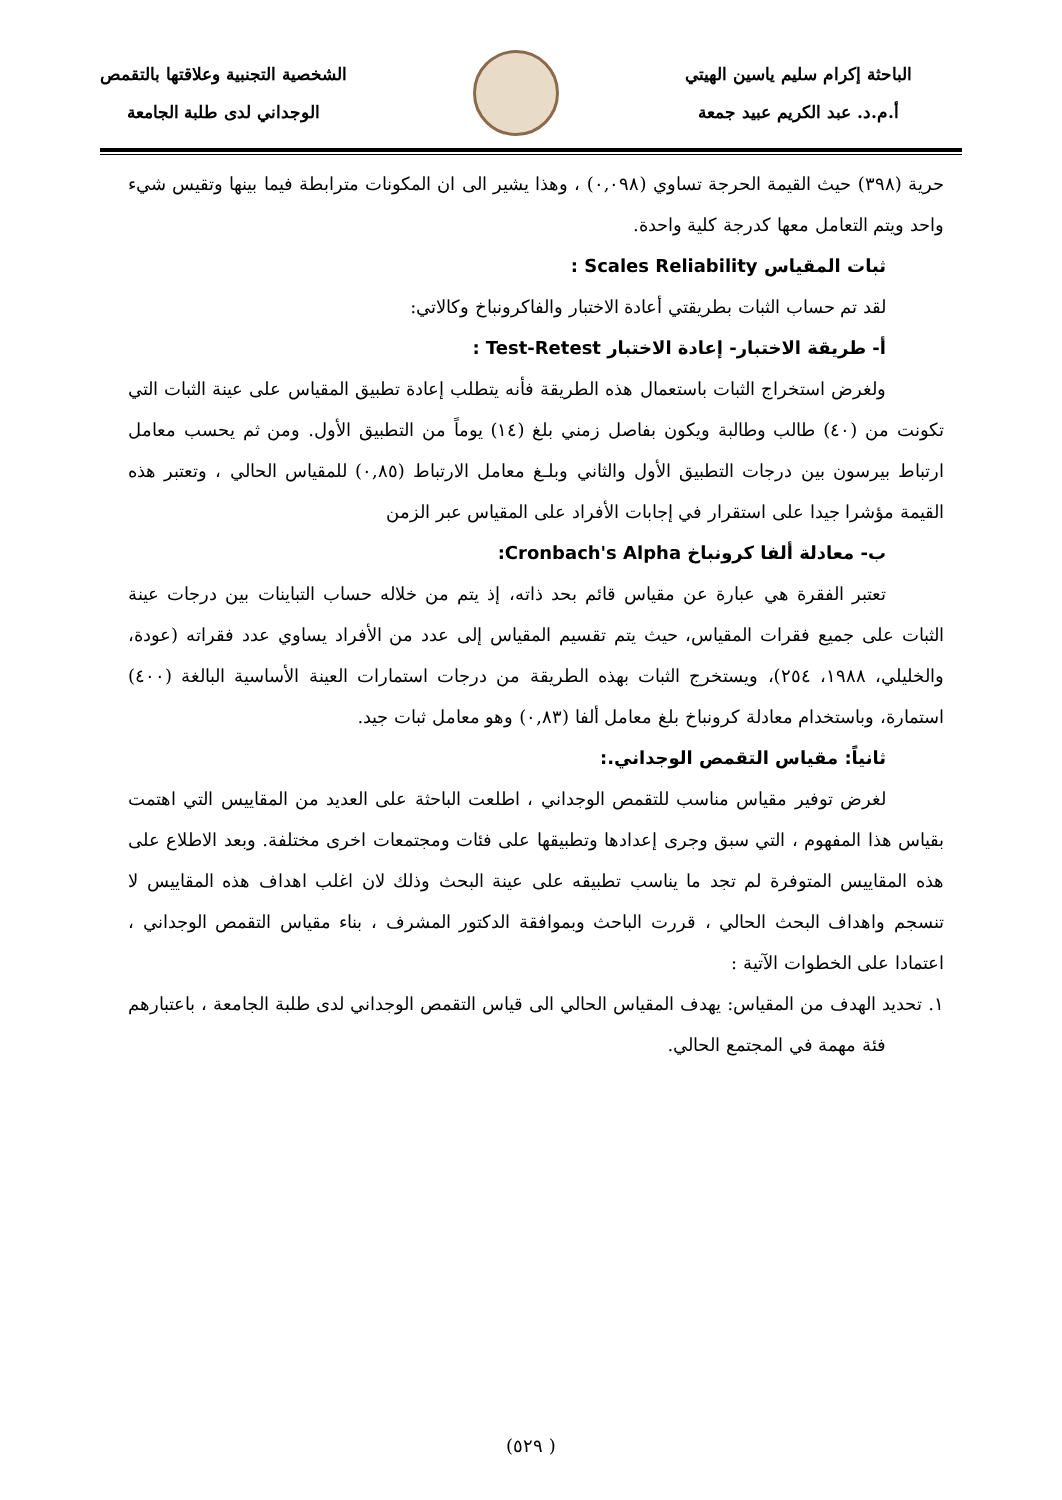الباحثة إكرام سليم ياسين الهيتي
أ.م.د. عبد الكريم عبيد جمعة
الشخصية التجنبية وعلاقتها بالتقمص
الوجداني لدى طلبة الجامعة
حرية (٣٩٨) حيث القيمة الحرجة تساوي (٠,٠٩٨) ، وهذا يشير الى ان المكونات مترابطة فيما بينها وتقيس شيء واحد ويتم التعامل معها كدرجة كلية واحدة.
ثبات المقياس Scales Reliability :
لقد تم حساب الثبات بطريقتي أعادة الاختبار والفاكرونباخ وكالاتي:
أ- طريقة الاختبار- إعادة الاختبار Test-Retest :
ولغرض استخراج الثبات باستعمال هذه الطريقة فأنه يتطلب إعادة تطبيق المقياس على عينة الثبات التي تكونت من (٤٠) طالب وطالبة ويكون بفاصل زمني بلغ (١٤) يوماً من التطبيق الأول. ومن ثم يحسب معامل ارتباط بيرسون بين درجات التطبيق الأول والثاني وبلـغ معامل الارتباط (٠,٨٥) للمقياس الحالي ، وتعتبر هذه القيمة مؤشرا جيدا على استقرار في إجابات الأفراد على المقياس عبر الزمن
ب- معادلة ألفا كرونباخ Cronbach's Alpha:
تعتبر الفقرة هي عبارة عن مقياس قائم بحد ذاته، إذ يتم من خلاله حساب التباينات بين درجات عينة الثبات على جميع فقرات المقياس، حيث يتم تقسيم المقياس إلى عدد من الأفراد يساوي عدد فقراته (عودة، والخليلي، ١٩٨٨، ٢٥٤)، ويستخرج الثبات بهذه الطريقة من درجات استمارات العينة الأساسية البالغة (٤٠٠) استمارة، وباستخدام معادلة كرونباخ بلغ معامل ألفا (٠,٨٣) وهو معامل ثبات جيد.
ثانياً: مقياس التقمص الوجداني.:
لغرض توفير مقياس مناسب للتقمص الوجداني ، اطلعت الباحثة على العديد من المقاييس التي اهتمت بقياس هذا المفهوم ، التي سبق وجرى إعدادها وتطبيقها على فئات ومجتمعات اخرى مختلفة. وبعد الاطلاع على هذه المقاييس المتوفرة لم تجد ما يناسب تطبيقه على عينة البحث وذلك لان اغلب اهداف هذه المقاييس لا تنسجم واهداف البحث الحالي ، قررت الباحث وبموافقة الدكتور المشرف ، بناء مقياس التقمص الوجداني ، اعتمادا على الخطوات الآتية :
١. تحديد الهدف من المقياس: يهدف المقياس الحالي الى قياس التقمص الوجداني لدى طلبة الجامعة ، باعتبارهم فئة مهمة في المجتمع الحالي.
( ٥٢٩)